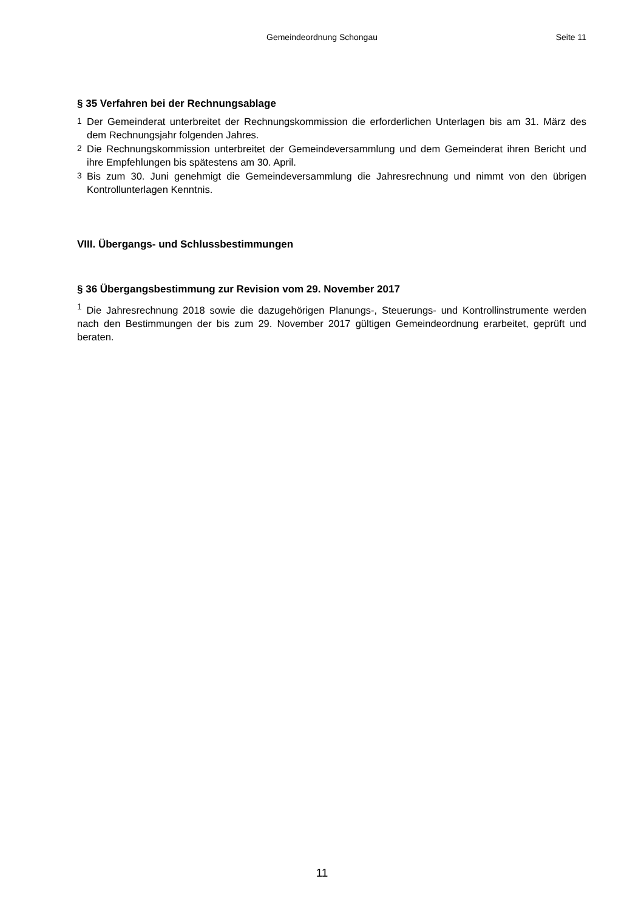Gemeindeordnung Schongau Seite 11
§ 35 Verfahren bei der Rechnungsablage
<sup>1</sup> Der Gemeinderat unterbreitet der Rechnungskommission die erforderlichen Unterlagen bis am 31. März des dem Rechnungsjahr folgenden Jahres.
<sup>2</sup> Die Rechnungskommission unterbreitet der Gemeindeversammlung und dem Gemeinderat ihren Bericht und ihre Empfehlungen bis spätestens am 30. April.
<sup>3</sup> Bis zum 30. Juni genehmigt die Gemeindeversammlung die Jahresrechnung und nimmt von den übrigen Kontrollunterlagen Kenntnis.
VIII. Übergangs- und Schlussbestimmungen
§ 36 Übergangsbestimmung zur Revision vom 29. November 2017
<sup>1</sup> Die Jahresrechnung 2018 sowie die dazugehörigen Planungs-, Steuerungs- und Kontrollinstrumente werden nach den Bestimmungen der bis zum 29. November 2017 gültigen Gemeindeordnung erarbeitet, geprüft und beraten.
11